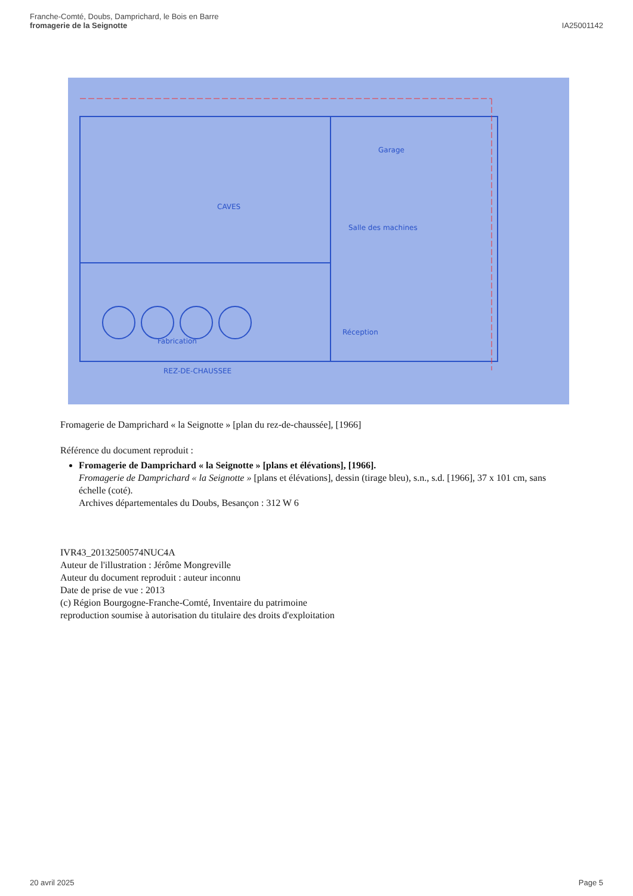Franche-Comté, Doubs, Damprichard, le Bois en Barre
fromagerie de la Seignotte
IA25001142
Garage
Salle des machines
Réception
Fabrication
CAVES
REZ-DE-CHAUSSEE
Fromagerie de Damprichard « la Seignotte » [plan du rez-de-chaussée], [1966]
Référence du document reproduit :
Fromagerie de Damprichard « la Seignotte » [plans et élévations], [1966].
Fromagerie de Damprichard « la Seignotte » [plans et élévations], dessin (tirage bleu), s.n., s.d. [1966], 37 x 101 cm, sans échelle (coté).
Archives départementales du Doubs, Besançon : 312 W 6
IVR43_20132500574NUC4A
Auteur de l'illustration : Jérôme Mongreville
Auteur du document reproduit : auteur inconnu
Date de prise de vue : 2013
(c) Région Bourgogne-Franche-Comté, Inventaire du patrimoine
reproduction soumise à autorisation du titulaire des droits d'exploitation
20 avril 2025 Page 5